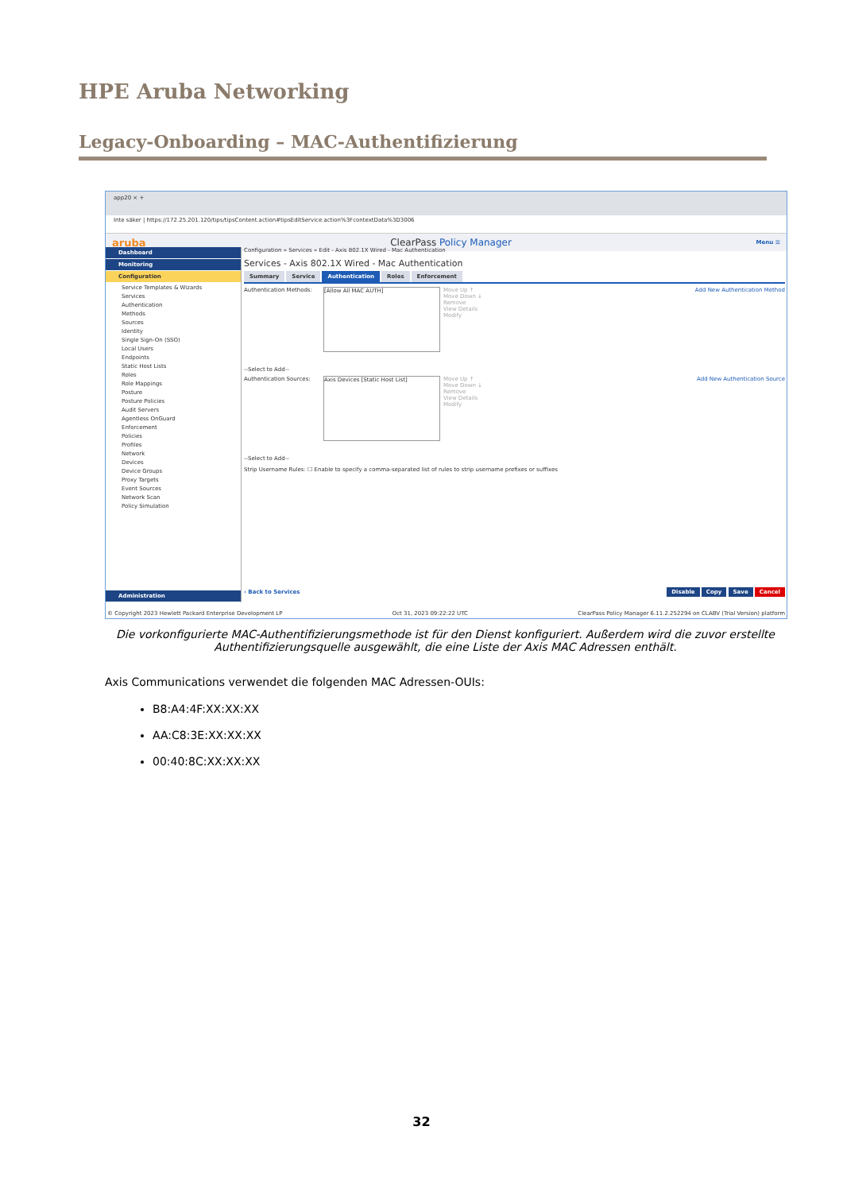HPE Aruba Networking
Legacy-Onboarding – MAC-Authentifizierung
app20 × +
Inte säker | https://172.25.201.120/tips/tipsContent.action#tipsEditService.action%3FcontextData%3D3006
aruba ClearPass Policy Manager Menu ☰
Dashboard
Monitoring
Configuration
Service Templates & Wizards
Services
Authentication
Methods
Sources
Identity
Single Sign-On (SSO)
Local Users
Endpoints
Static Host Lists
Roles
Role Mappings
Posture
Posture Policies
Audit Servers
Agentless OnGuard
Enforcement
Policies
Profiles
Network
Devices
Device Groups
Proxy Targets
Event Sources
Network Scan
Policy Simulation
Administration
Configuration » Services » Edit - Axis 802.1X Wired - Mac Authentication
Services - Axis 802.1X Wired - Mac Authentication
Summary Service Authentication Roles Enforcement
Authentication Methods:
[Allow All MAC AUTH]
Move Up ↑
Move Down ↓
Remove
View Details
Modify
Add New Authentication Method
--Select to Add--
Authentication Sources:
Axis Devices [Static Host List]
Move Up ↑
Move Down ↓
Remove
View Details
Modify
Add New Authentication Source
--Select to Add--
Strip Username Rules: ☐ Enable to specify a comma-separated list of rules to strip username prefixes or suffixes
‹ Back to Services Disable Copy Save Cancel
© Copyright 2023 Hewlett Packard Enterprise Development LP Oct 31, 2023 09:22:22 UTC ClearPass Policy Manager 6.11.2.252294 on CLABV (Trial Version) platform
Die vorkonfigurierte MAC-Authentifizierungsmethode ist für den Dienst konfiguriert. Außerdem wird die zuvor erstellte Authentifizierungsquelle ausgewählt, die eine Liste der Axis MAC Adressen enthält.
Axis Communications verwendet die folgenden MAC Adressen-OUIs:
B8:A4:4F:XX:XX:XX
AA:C8:3E:XX:XX:XX
00:40:8C:XX:XX:XX
32